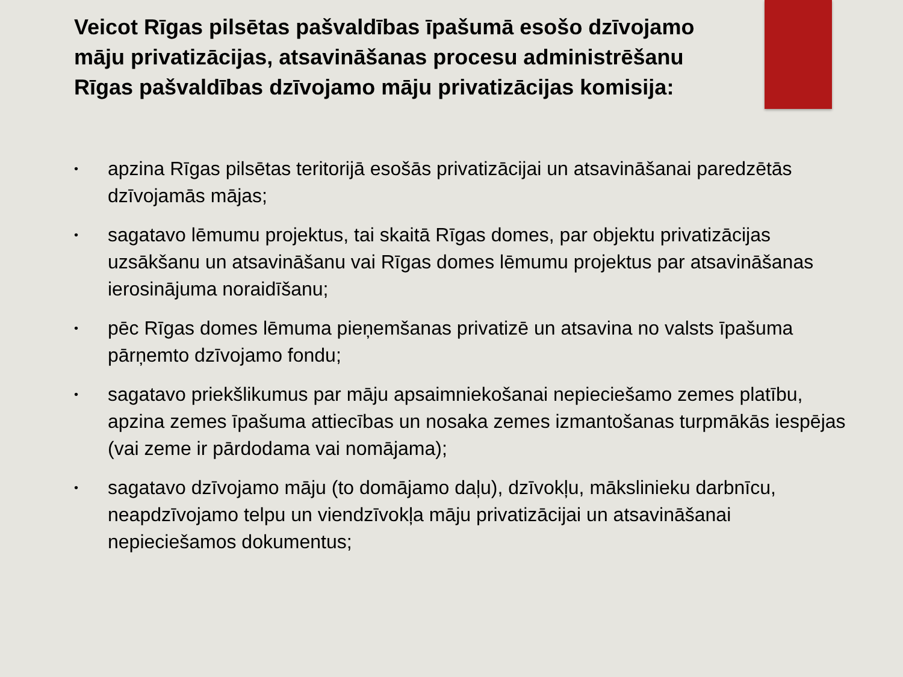Veicot Rīgas pilsētas pašvaldības īpašumā esošo dzīvojamo māju privatizācijas, atsavināšanas procesu administrēšanu Rīgas pašvaldības dzīvojamo māju privatizācijas komisija:
• apzina Rīgas pilsētas teritorijā esošās privatizācijai un atsavināšanai paredzētās dzīvojamās mājas;
• sagatavo lēmumu projektus, tai skaitā Rīgas domes, par objektu privatizācijas uzsākšanu un atsavināšanu vai Rīgas domes lēmumu projektus par atsavināšanas ierosinājuma noraidīšanu;
• pēc Rīgas domes lēmuma pieņemšanas privatizē un atsavina no valsts īpašuma pārņemto dzīvojamo fondu;
• sagatavo priekšlikumus par māju apsaimniekošanai nepieciešamo zemes platību, apzina zemes īpašuma attiecības un nosaka zemes izmantošanas turpmākās iespējas (vai zeme ir pārdodama vai nomājama);
• sagatavo dzīvojamo māju (to domājamo daļu), dzīvokļu, mākslinieku darbnīcu, neapdzīvojamo telpu un viendzīvokļa māju privatizācijai un atsavināšanai nepieciešamos dokumentus;